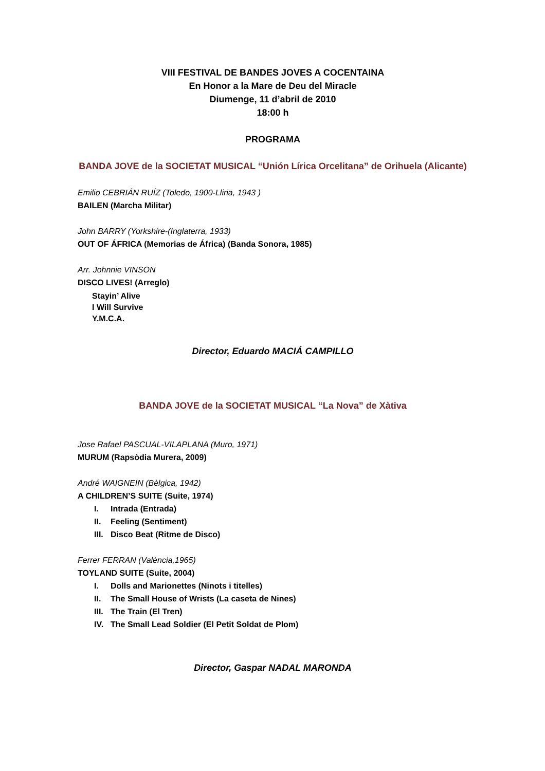VIII FESTIVAL DE BANDES JOVES A COCENTAINA
En Honor a la Mare de Deu del Miracle
Diumenge, 11 d’abril de 2010
18:00 h
PROGRAMA
BANDA JOVE de la SOCIETAT MUSICAL “Unión Lírica Orcelitana” de Orihuela (Alicante)
Emilio CEBRIÁN RUÍZ (Toledo, 1900-Lliria, 1943 )
BAILEN (Marcha Militar)
John BARRY (Yorkshire-(Inglaterra, 1933)
OUT OF ÁFRICA (Memorias de África) (Banda Sonora, 1985)
Arr. Johnnie VINSON
DISCO LIVES! (Arreglo)
Stayin’ Alive
I Will Survive
Y.M.C.A.
Director, Eduardo MACIÁ CAMPILLO
BANDA JOVE de la SOCIETAT MUSICAL “La Nova” de Xàtiva
Jose Rafael PASCUAL-VILAPLANA (Muro, 1971)
MURUM (Rapsòdia Murera, 2009)
André WAIGNEIN (Bèlgica, 1942)
A CHILDREN’S SUITE (Suite, 1974)
I. Intrada (Entrada)
II. Feeling (Sentiment)
III. Disco Beat (Ritme de Disco)
Ferrer FERRAN (València,1965)
TOYLAND SUITE (Suite, 2004)
I. Dolls and Marionettes (Ninots i titelles)
II. The Small House of Wrists (La caseta de Nines)
III. The Train (El Tren)
IV. The Small Lead Soldier (El Petit Soldat de Plom)
Director, Gaspar NADAL MARONDA